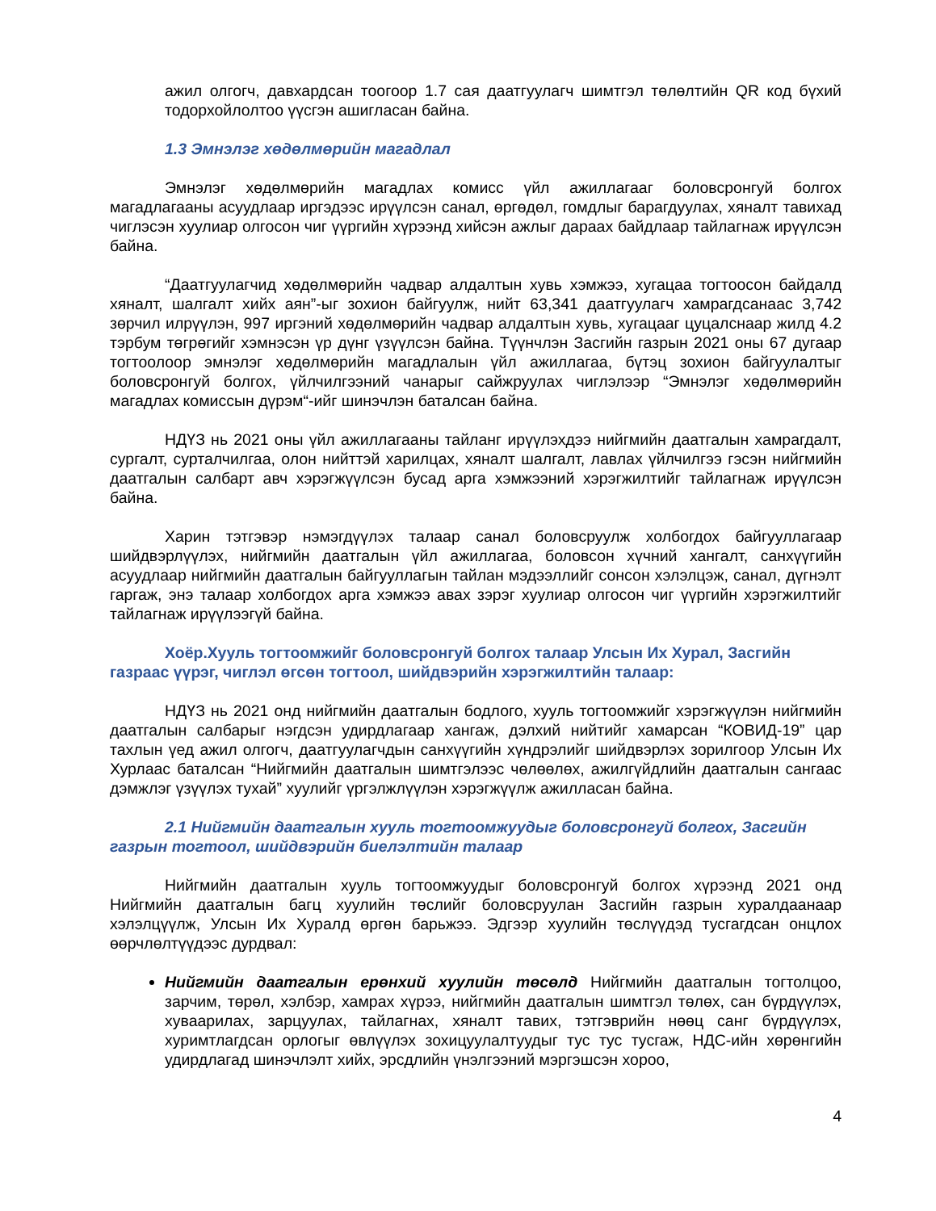ажил олгогч, давхардсан тоогоор 1.7 сая даатгуулагч шимтгэл төлөлтийн QR код бүхий тодорхойлолтоо үүсгэн ашигласан байна.
1.3 Эмнэлэг хөдөлмөрийн магадлал
Эмнэлэг хөдөлмөрийн магадлах комисс үйл ажиллагааг боловсронгуй болгох магадлагааны асуудлаар иргэдээс ирүүлсэн санал, өргөдөл, гомдлыг барагдуулах, хяналт тавихад чиглэсэн хуулиар олгосон чиг үүргийн хүрээнд хийсэн ажлыг дараах байдлаар тайлагнаж ирүүлсэн байна.
“Даатгуулагчид хөдөлмөрийн чадвар алдалтын хувь хэмжээ, хугацаа тогтоосон байдалд хяналт, шалгалт хийх аян”-ыг зохион байгуулж, нийт 63,341 даатгуулагч хамрагдсанаас 3,742 зөрчил илрүүлэн, 997 иргэний хөдөлмөрийн чадвар алдалтын хувь, хугацааг цуцалснаар жилд 4.2 тэрбум төгрөгийг хэмнэсэн үр дүнг үзүүлсэн байна. Түүнчлэн Засгийн газрын 2021 оны 67 дугаар тогтоолоор эмнэлэг хөдөлмөрийн магадлалын үйл ажиллагаа, бүтэц зохион байгуулалтыг боловсронгуй болгох, үйлчилгээний чанарыг сайжруулах чиглэлээр “Эмнэлэг хөдөлмөрийн магадлах комиссын дүрэм“-ийг шинэчлэн баталсан байна.
НДҮЗ нь 2021 оны үйл ажиллагааны тайланг ирүүлэхдээ нийгмийн даатгалын хамрагдалт, сургалт, сурталчилгаа, олон нийттэй харилцах, хяналт шалгалт, лавлах үйлчилгээ гэсэн нийгмийн даатгалын салбарт авч хэрэгжүүлсэн бусад арга хэмжээний хэрэгжилтийг тайлагнаж ирүүлсэн байна.
Харин тэтгэвэр нэмэгдүүлэх талаар санал боловсруулж холбогдох байгууллагаар шийдвэрлүүлэх, нийгмийн даатгалын үйл ажиллагаа, боловсон хүчний хангалт, санхүүгийн асуудлаар нийгмийн даатгалын байгууллагын тайлан мэдээллийг сонсон хэлэлцэж, санал, дүгнэлт гаргаж, энэ талаар холбогдох арга хэмжээ авах зэрэг хуулиар олгосон чиг үүргийн хэрэгжилтийг тайлагнаж ирүүлээгүй байна.
Хоёр.Хууль тогтоомжийг боловсронгуй болгох талаар Улсын Их Хурал, Засгийн газраас үүрэг, чиглэл өгсөн тогтоол, шийдвэрийн хэрэгжилтийн талаар:
НДҮЗ нь 2021 онд нийгмийн даатгалын бодлого, хууль тогтоомжийг хэрэгжүүлэн нийгмийн даатгалын салбарыг нэгдсэн удирдлагаар хангаж, дэлхий нийтийг хамарсан “КОВИД-19” цар тахлын үед ажил олгогч, даатгуулагчдын санхүүгийн хүндрэлийг шийдвэрлэх зорилгоор Улсын Их Хурлаас баталсан “Нийгмийн даатгалын шимтгэлээс чөлөөлөх, ажилгүйдлийн даатгалын сангаас дэмжлэг үзүүлэх тухай” хуулийг үргэлжлүүлэн хэрэгжүүлж ажилласан байна.
2.1 Нийгмийн даатгалын хууль тогтоомжуудыг боловсронгуй болгох, Засгийн газрын тогтоол, шийдвэрийн биелэлтийн талаар
Нийгмийн даатгалын хууль тогтоомжуудыг боловсронгуй болгох хүрээнд 2021 онд Нийгмийн даатгалын багц хуулийн төслийг боловсруулан Засгийн газрын хуралдаанаар хэлэлцүүлж, Улсын Их Хуралд өргөн барьжээ. Эдгээр хуулийн төслүүдэд тусгагдсан онцлох өөрчлөлтүүдээс дурдвал:
Нийгмийн даатгалын ерөнхий хуулийн төсөлд Нийгмийн даатгалын тогтолцоо, зарчим, төрөл, хэлбэр, хамрах хүрээ, нийгмийн даатгалын шимтгэл төлөх, сан бүрдүүлэх, хуваарилах, зарцуулах, тайлагнах, хяналт тавих, тэтгэврийн нөөц санг бүрдүүлэх, хуримтлагдсан орлогыг өвлүүлэх зохицуулалтуудыг тус тус тусгаж, НДС-ийн хөрөнгийн удирдлагад шинэчлэлт хийх, эрсдлийн үнэлгээний мэргэшсэн хороо,
4